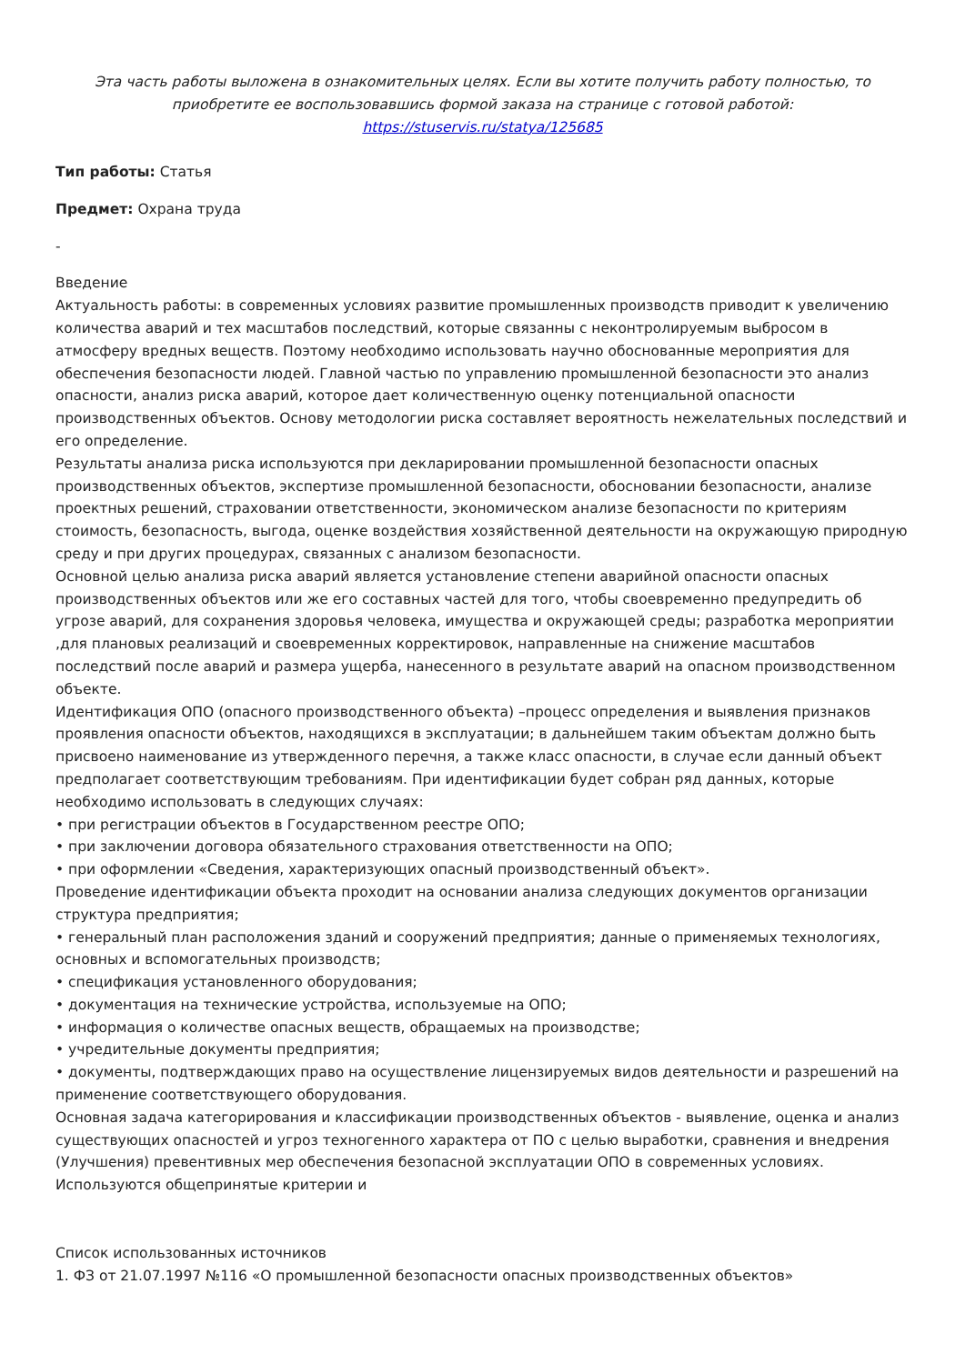Эта часть работы выложена в ознакомительных целях. Если вы хотите получить работу полностью, то приобретите ее воспользовавшись формой заказа на странице с готовой работой:
https://stuservis.ru/statya/125685
Тип работы: Статья
Предмет: Охрана труда
-
Введение
Актуальность работы: в современных условиях развитие промышленных производств приводит к увеличению количества аварий и тех масштабов последствий, которые связанны с неконтролируемым выбросом в атмосферу вредных веществ. Поэтому необходимо использовать научно обоснованные мероприятия для обеспечения безопасности людей. Главной частью по управлению промышленной безопасности это анализ опасности, анализ риска аварий, которое дает количественную оценку потенциальной опасности производственных объектов. Основу методологии риска составляет вероятность нежелательных последствий и его определение.
Результаты анализа риска используются при декларировании промышленной безопасности опасных производственных объектов, экспертизе промышленной безопасности, обосновании безопасности, анализе проектных решений, страховании ответственности, экономическом анализе безопасности по критериям стоимость, безопасность, выгода, оценке воздействия хозяйственной деятельности на окружающую природную среду и при других процедурах, связанных с анализом безопасности.
Основной целью анализа риска аварий является установление степени аварийной опасности опасных производственных объектов или же его составных частей для того, чтобы своевременно предупредить об угрозе аварий, для сохранения здоровья человека, имущества и окружающей среды; разработка мероприятии ,для плановых реализаций и своевременных корректировок, направленные на снижение масштабов последствий после аварий и размера ущерба, нанесенного в результате аварий на опасном производственном объекте.
Идентификация ОПО (опасного производственного объекта) –процесс определения и выявления признаков проявления опасности объектов, находящихся в эксплуатации; в дальнейшем таким объектам должно быть присвоено наименование из утвержденного перечня, а также класс опасности, в случае если данный объект предполагает соответствующим требованиям. При идентификации будет собран ряд данных, которые необходимо использовать в следующих случаях:
• при регистрации объектов в Государственном реестре ОПО;
• при заключении договора обязательного страхования ответственности на ОПО;
• при оформлении «Сведения, характеризующих опасный производственный объект».
Проведение идентификации объекта проходит на основании анализа следующих документов организации структура предприятия;
• генеральный план расположения зданий и сооружений предприятия; данные о применяемых технологиях, основных и вспомогательных производств;
• спецификация установленного оборудования;
• документация на технические устройства, используемые на ОПО;
• информация о количестве опасных веществ, обращаемых на производстве;
• учредительные документы предприятия;
• документы, подтверждающих право на осуществление лицензируемых видов деятельности и разрешений на применение соответствующего оборудования.
Основная задача категорирования и классификации производственных объектов - выявление, оценка и анализ существующих опасностей и угроз техногенного характера от ПО с целью выработки, сравнения и внедрения (Улучшения) превентивных мер обеспечения безопасной эксплуатации ОПО в современных условиях.
Используются общепринятые критерии и
Список использованных источников
1. ФЗ от 21.07.1997 №116 «О промышленной безопасности опасных производственных объектов»